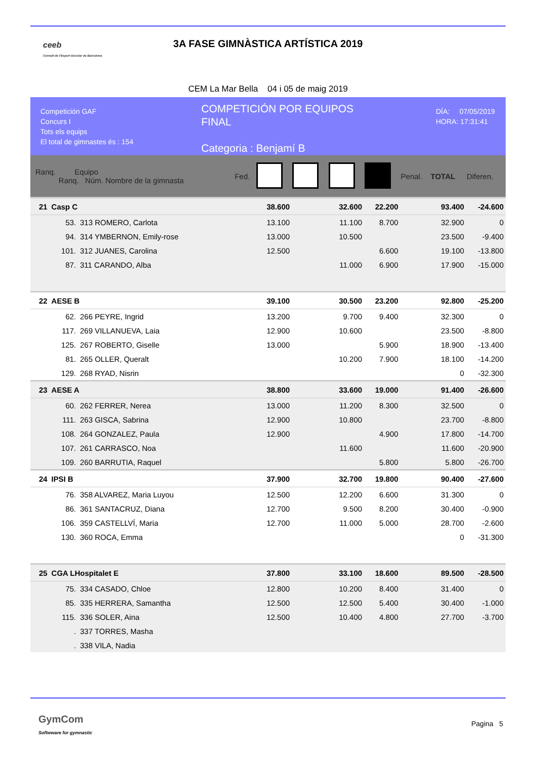ceeb
Consell de l'Esport Escolar de Barcelona
3A FASE GIMNÀSTICA ARTÍSTICA 2019
CEM La Mar Bella 04 i 05 de maig 2019
Competición GAF
Concurs I
Tots els equips
El total de gimnastes és : 154
COMPETICIÓN POR EQUIPOS
FINAL
Categoria : Benjamí B
DÍA: 07/05/2019
HORA: 17:31:41
| Ranq. Equipo Ranq. Núm. Nombre de la gimnasta | | | Fed. | | | | | Penal. | TOTAL | Diferen. |
| --- | --- | --- | --- | --- | --- | --- | --- | --- | --- | --- |
| 21 | Casp C | | | 38.600 | | 32.600 | 22.200 | | 93.400 | -24.600 |
| | 53. | 313 ROMERO, Carlota | | 13.100 | | 11.100 | 8.700 | | 32.900 | 0 |
| | 94. | 314 YMBERNON, Emily-rose | | 13.000 | | 10.500 | | | 23.500 | -9.400 |
| | 101. | 312 JUANES, Carolina | | 12.500 | | | 6.600 | | 19.100 | -13.800 |
| | 87. | 311 CARANDO, Alba | | | | 11.000 | 6.900 | | 17.900 | -15.000 |
| 22 | AESE B | | | 39.100 | | 30.500 | 23.200 | | 92.800 | -25.200 |
| | 62. | 266 PEYRE, Ingrid | | 13.200 | | 9.700 | 9.400 | | 32.300 | 0 |
| | 117. | 269 VILLANUEVA, Laia | | 12.900 | | 10.600 | | | 23.500 | -8.800 |
| | 125. | 267 ROBERTO, Giselle | | 13.000 | | | 5.900 | | 18.900 | -13.400 |
| | 81. | 265 OLLER, Queralt | | | | 10.200 | 7.900 | | 18.100 | -14.200 |
| | 129. | 268 RYAD, Nisrin | | | | | | | 0 | -32.300 |
| 23 | AESE A | | | 38.800 | | 33.600 | 19.000 | | 91.400 | -26.600 |
| | 60. | 262 FERRER, Nerea | | 13.000 | | 11.200 | 8.300 | | 32.500 | 0 |
| | 111. | 263 GISCA, Sabrina | | 12.900 | | 10.800 | | | 23.700 | -8.800 |
| | 108. | 264 GONZALEZ, Paula | | 12.900 | | | 4.900 | | 17.800 | -14.700 |
| | 107. | 261 CARRASCO, Noa | | | | 11.600 | | | 11.600 | -20.900 |
| | 109. | 260 BARRUTIA, Raquel | | | | | 5.800 | | 5.800 | -26.700 |
| 24 | IPSI B | | | 37.900 | | 32.700 | 19.800 | | 90.400 | -27.600 |
| | 76. | 358 ALVAREZ, Maria Luyou | | 12.500 | | 12.200 | 6.600 | | 31.300 | 0 |
| | 86. | 361 SANTACRUZ, Diana | | 12.700 | | 9.500 | 8.200 | | 30.400 | -0.900 |
| | 106. | 359 CASTELLVÍ, Maria | | 12.700 | | 11.000 | 5.000 | | 28.700 | -2.600 |
| | 130. | 360 ROCA, Emma | | | | | | | 0 | -31.300 |
| 25 | CGA LHospitalet E | | | 37.800 | | 33.100 | 18.600 | | 89.500 | -28.500 |
| | 75. | 334 CASADO, Chloe | | 12.800 | | 10.200 | 8.400 | | 31.400 | 0 |
| | 85. | 335 HERRERA, Samantha | | 12.500 | | 12.500 | 5.400 | | 30.400 | -1.000 |
| | 115. | 336 SOLER, Aina | | 12.500 | | 10.400 | 4.800 | | 27.700 | -3.700 |
| | . | 337 TORRES, Masha | | | | | | | | |
| | . | 338 VILA, Nadia | | | | | | | | |
GymCom
Softwware for gymnastic
Pagina 5